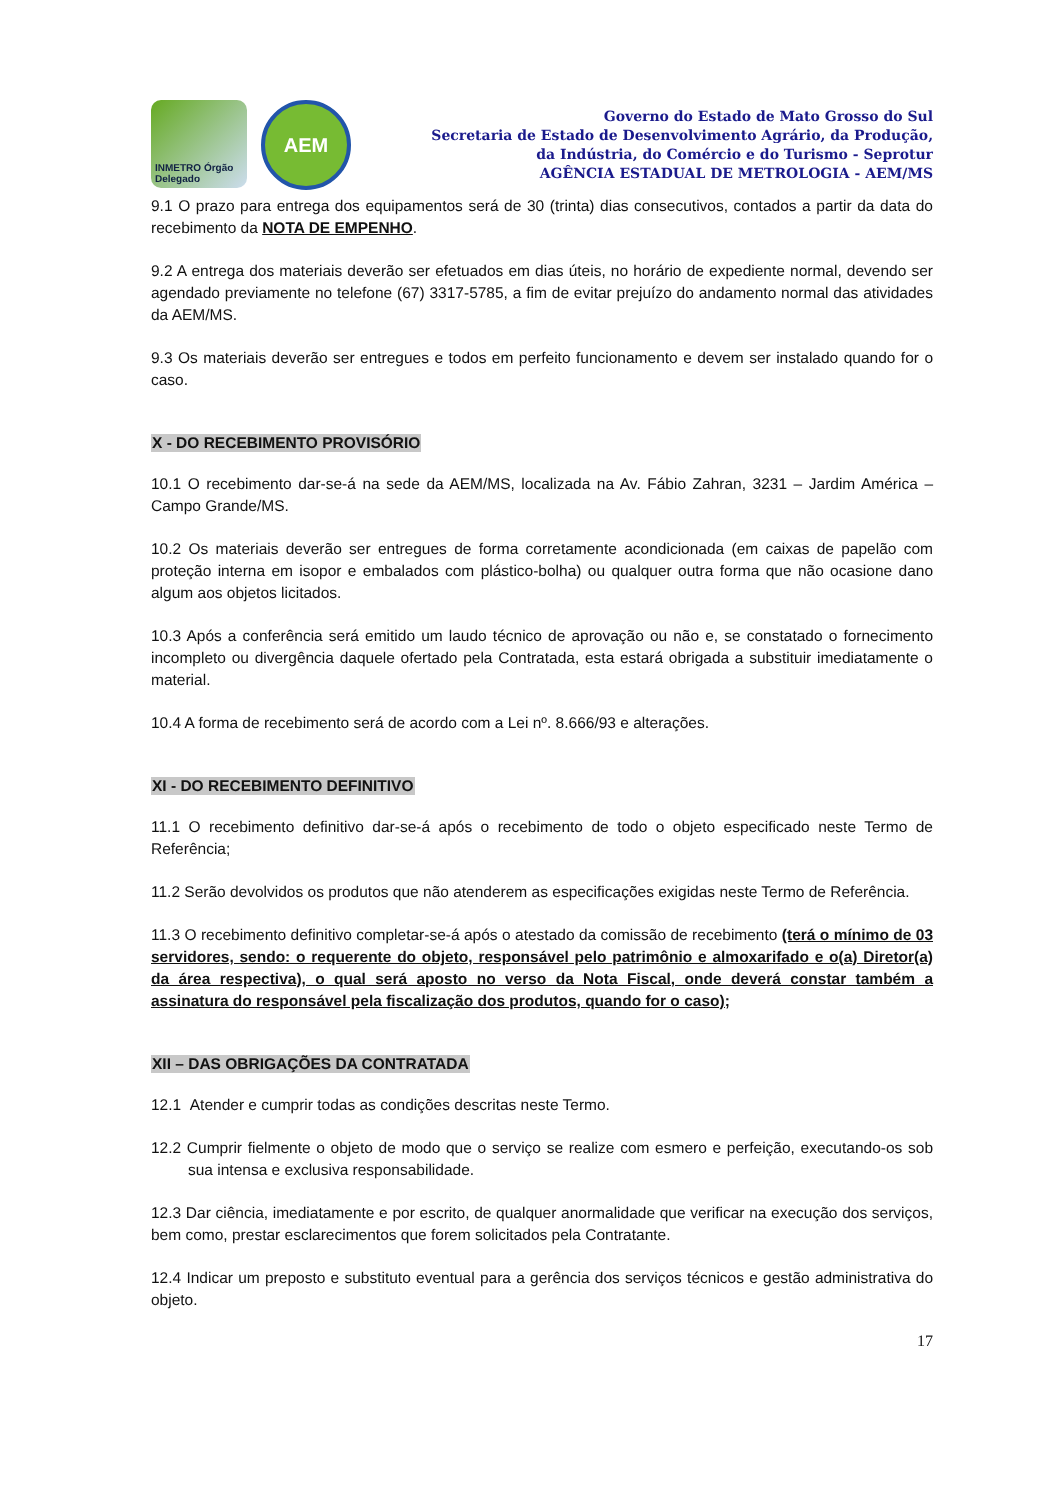INMETRO Órgão Delegado
AEM
Governo do Estado de Mato Grosso do Sul
Secretaria de Estado de Desenvolvimento Agrário, da Produção,
da Indústria, do Comércio e do Turismo - Seprotur
AGÊNCIA ESTADUAL DE METROLOGIA - AEM/MS
9.1 O prazo para entrega dos equipamentos será de 30 (trinta) dias consecutivos, contados a partir da data do recebimento da NOTA DE EMPENHO.
9.2 A entrega dos materiais deverão ser efetuados em dias úteis, no horário de expediente normal, devendo ser agendado previamente no telefone (67) 3317-5785, a fim de evitar prejuízo do andamento normal das atividades da AEM/MS.
9.3 Os materiais deverão ser entregues e todos em perfeito funcionamento e devem ser instalado quando for o caso.
X - DO RECEBIMENTO PROVISÓRIO
10.1 O recebimento dar-se-á na sede da AEM/MS, localizada na Av. Fábio Zahran, 3231 – Jardim América – Campo Grande/MS.
10.2 Os materiais deverão ser entregues de forma corretamente acondicionada (em caixas de papelão com proteção interna em isopor e embalados com plástico-bolha) ou qualquer outra forma que não ocasione dano algum aos objetos licitados.
10.3 Após a conferência será emitido um laudo técnico de aprovação ou não e, se constatado o fornecimento incompleto ou divergência daquele ofertado pela Contratada, esta estará obrigada a substituir imediatamente o material.
10.4 A forma de recebimento será de acordo com a Lei nº. 8.666/93 e alterações.
XI - DO RECEBIMENTO DEFINITIVO
11.1 O recebimento definitivo dar-se-á após o recebimento de todo o objeto especificado neste Termo de Referência;
11.2 Serão devolvidos os produtos que não atenderem as especificações exigidas neste Termo de Referência.
11.3 O recebimento definitivo completar-se-á após o atestado da comissão de recebimento (terá o mínimo de 03 servidores, sendo: o requerente do objeto, responsável pelo patrimônio e almoxarifado e o(a) Diretor(a) da área respectiva), o qual será aposto no verso da Nota Fiscal, onde deverá constar também a assinatura do responsável pela fiscalização dos produtos, quando for o caso);
XII – DAS OBRIGAÇÕES DA CONTRATADA
12.1 Atender e cumprir todas as condições descritas neste Termo.
12.2 Cumprir fielmente o objeto de modo que o serviço se realize com esmero e perfeição, executando-os sob sua intensa e exclusiva responsabilidade.
12.3 Dar ciência, imediatamente e por escrito, de qualquer anormalidade que verificar na execução dos serviços, bem como, prestar esclarecimentos que forem solicitados pela Contratante.
12.4 Indicar um preposto e substituto eventual para a gerência dos serviços técnicos e gestão administrativa do objeto.
17